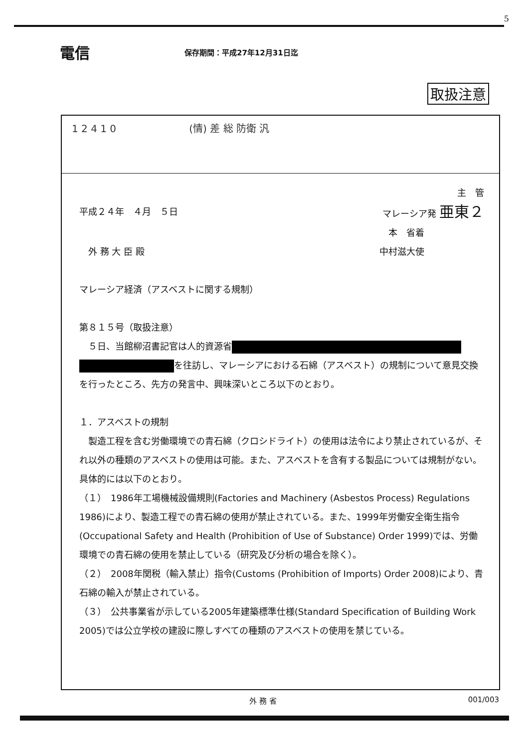5
電信
保存期間：平成27年12月31日迄
取扱注意
1 2 4 1 0 (情) 差 総 防衛 汎
主　管
平成２４年　４月　５日 マレーシア発 亜東２
本　省着
　外 務 大 臣 殿 中村滋大使
マレーシア経済（アスベストに関する規制）
第８１５号（取扱注意）
　５日、当館柳沼書記官は人的資源省
を往訪し、マレーシアにおける石綿（アスベスト）の規制について意見交換を行ったところ、先方の発言中、興味深いところ以下のとおり。
１．アスベストの規制
　製造工程を含む労働環境での青石綿（クロシドライト）の使用は法令により禁止されているが、それ以外の種類のアスベストの使用は可能。また、アスベストを含有する製品については規制がない。具体的には以下のとおり。
（１）　1986年工場機械設備規則(Factories and Machinery (Asbestos Process) Regulations 1986)により、製造工程での青石綿の使用が禁止されている。また、1999年労働安全衛生指令(Occupational Safety and Health (Prohibition of Use of Substance) Order 1999)では、労働環境での青石綿の使用を禁止している（研究及び分析の場合を除く）。
（２）　2008年関税（輸入禁止）指令(Customs (Prohibition of Imports) Order 2008)により、青石綿の輸入が禁止されている。
（３）　公共事業省が示している2005年建築標準仕様(Standard Specification of Building Work 2005)では公立学校の建設に際しすべての種類のアスベストの使用を禁じている。
外 務 省 001/003